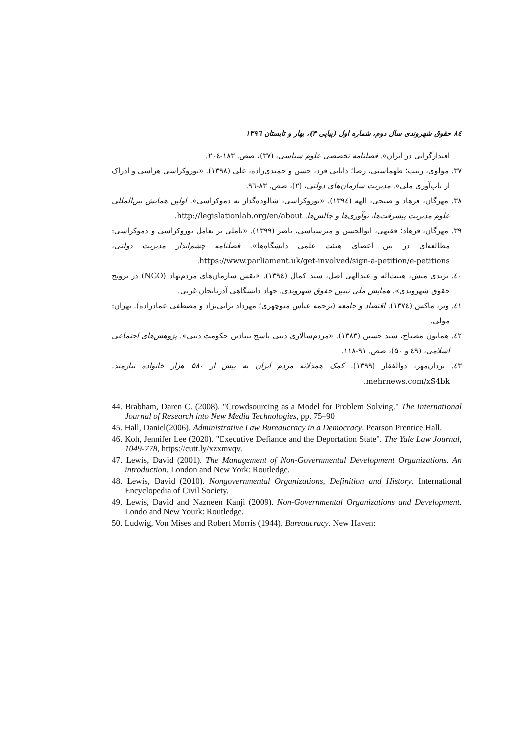۸٤ حقوق شهروندی سال دوم، شماره اول (پیاپی ۳)، بهار و تابستان ۱۳۹٦
اقتدارگرایی در ایران». فصلنامه تخصصی علوم سیاسی، (۳۷)، صص. ۱۸۳-۲۰٤.
۳۷. مولوی، زینب؛ طهماسبی، رضا؛ دانایی فرد، حسن و حمیدی‌زاده، علی (۱۳۹۸). «بوروکراسی هراسی و ادراک از تاب‌آوری ملی». مدیریت سازمان‌های دولتی، (۲)، صص. ۸۳-۹٦.
۳۸. مهرگان، فرهاد و صبحی، الهه (۱۳۹٤). «بوروکراسی، شالوده‌گذار به دموکراسی». اولین همایش بین‌المللی علوم مدیریت پیشرفت‌ها، نوآوری‌ها و چالش‌ها. http://legislationlab.org/en/about.
۳۹. مهرگان، فرهاد؛ فقیهی، ابوالحسن و میرسپاسی، ناصر (۱۳۹۹). «تأملی بر تعامل بوروکراسی و دموکراسی: مطالعه‌ای در بین اعضای هیئت علمی دانشگاه‌ها». فصلنامه چشم‌انداز مدیریت دولتی، https://www.parliament.uk/get-involved/sign-a-petition/e-petitions.
٤۰. نژندی منش، هیبت‌اله و عبدالهی اصل، سید کمال (۱۳۹٤). «نقش سازمان‌های مردم‌نهاد (NGO) در ترویج حقوق شهروندی». همایش ملی تبیین حقوق شهروندی. جهاد دانشگاهی آذربایجان غربی.
٤۱. وبر، ماکس (۱۳۷٤). اقتصاد و جامعه (ترجمه عباس منوچهری؛ مهرداد ترابی‌نژاد و مصطفی عمادزاده). تهران: مولی.
٤۲. همایون مصباح، سید حسین (۱۳۸۳). «مردم‌سالاری دینی پاسخ بنیادین حکومت دینی». پژوهش‌های اجتماعی اسلامی، (٤۹ و ۵۰)، صص. ۹۱-۱۱۸.
٤۳. یزدان‌مهر، ذوالفقار (۱۳۹۹). کمک همدلانه مردم ایران به بیش از ۵۸۰ هزار خانواده نیازمند. mehrnews.com/xS4bk.
44. Brabham, Daren C. (2008). "Crowdsourcing as a Model for Problem Solving." The International Journal of Research into New Media Technologies, pp. 75–90
45. Hall, Daniel(2006). Administrative Law Bureaucracy in a Democracy. Pearson Prentice Hall.
46. Koh, Jennifer Lee (2020). "Executive Defiance and the Deportation State". The Yale Law Journal, 1049-778, https://cutt.ly/xzxmvqv.
47. Lewis, David (2001). The Management of Non-Governmental Development Organizations. An introduction. London and New York: Routledge.
48. Lewis, David (2010). Nongovernmental Organizations, Definition and History. International Encyclopedia of Civil Society.
49. Lewis, David and Nazneen Kanji (2009). Non-Governmental Organizations and Development. Londo and New Yourk: Routledge.
50. Ludwig, Von Mises and Robert Morris (1944). Bureaucracy. New Haven: